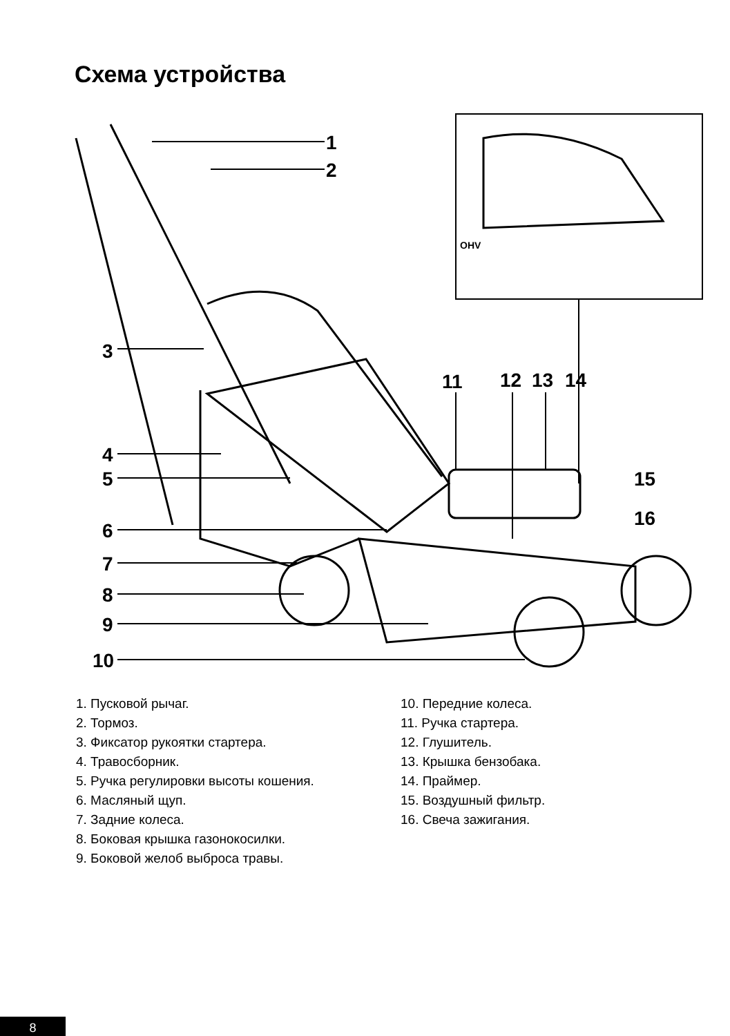Схема устройства
1
2
3
4
5
6
7
8
9
10
11
12
13
14
15
16
OHV
1. Пусковой рычаг.
2. Тормоз.
3. Фиксатор рукоятки стартера.
4. Травосборник.
5. Ручка регулировки высоты кошения.
6. Масляный щуп.
7. Задние колеса.
8. Боковая крышка газонокосилки.
9. Боковой желоб выброса травы.
10. Передние колеса.
11. Ручка стартера.
12. Глушитель.
13. Крышка бензобака.
14. Праймер.
15. Воздушный фильтр.
16. Свеча зажигания.
8